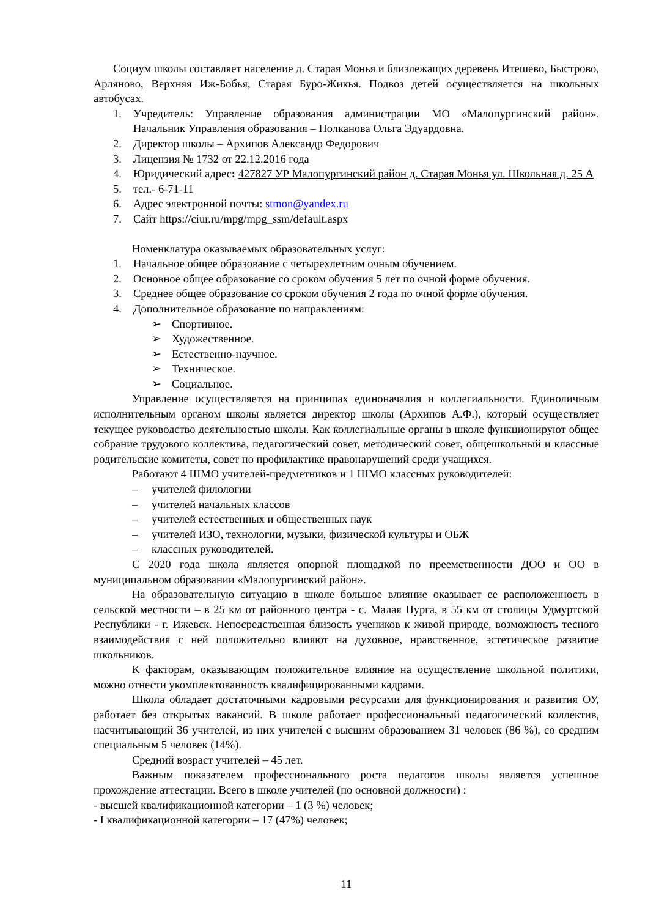Социум школы составляет население д. Старая Монья и близлежащих деревень Итешево, Быстрово, Арляново, Верхняя Иж-Бобья, Старая Буро-Жикья. Подвоз детей осуществляется на школьных автобусах.
1. Учредитель: Управление образования администрации МО «Малопургинский район». Начальник Управления образования – Полканова Ольга Эдуардовна.
2. Директор школы – Архипов Александр Федорович
3. Лицензия № 1732 от 22.12.2016 года
4. Юридический адрес: 427827 УР Малопургинский район д. Старая Монья ул. Школьная д. 25 А
5. тел.- 6-71-11
6. Адрес электронной почты: stmon@yandex.ru
7. Сайт https://ciur.ru/mpg/mpg_ssm/default.aspx
Номенклатура оказываемых образовательных услуг:
1. Начальное общее образование с четырехлетним очным обучением.
2. Основное общее образование со сроком обучения 5 лет по очной форме обучения.
3. Среднее общее образование со сроком обучения 2 года по очной форме обучения.
4. Дополнительное образование по направлениям:
➢ Спортивное.
➢ Художественное.
➢ Естественно-научное.
➢ Техническое.
➢ Социальное.
Управление осуществляется на принципах единоначалия и коллегиальности. Единоличным исполнительным органом школы является директор школы (Архипов А.Ф.), который осуществляет текущее руководство деятельностью школы. Как коллегиальные органы в школе функционируют общее собрание трудового коллектива, педагогический совет, методический совет, общешкольный и классные родительские комитеты, совет по профилактике правонарушений среди учащихся.
Работают 4 ШМО учителей-предметников и 1 ШМО классных руководителей:
– учителей филологии
– учителей начальных классов
– учителей естественных и общественных наук
– учителей ИЗО, технологии, музыки, физической культуры и ОБЖ
– классных руководителей.
С 2020 года школа является опорной площадкой по преемственности ДОО и ОО в муниципальном образовании «Малопургинский район».
На образовательную ситуацию в школе большое влияние оказывает ее расположенность в сельской местности – в 25 км от районного центра - с. Малая Пурга, в 55 км от столицы Удмуртской Республики - г. Ижевск. Непосредственная близость учеников к живой природе, возможность тесного взаимодействия с ней положительно влияют на духовное, нравственное, эстетическое развитие школьников.
К факторам, оказывающим положительное влияние на осуществление школьной политики, можно отнести укомплектованность квалифицированными кадрами.
Школа обладает достаточными кадровыми ресурсами для функционирования и развития ОУ, работает без открытых вакансий. В школе работает профессиональный педагогический коллектив, насчитывающий 36 учителей, из них учителей с высшим образованием 31 человек (86 %), со средним специальным 5 человек (14%).
Средний возраст учителей – 45 лет.
Важным показателем профессионального роста педагогов школы является успешное прохождение аттестации. Всего в школе учителей (по основной должности) :
- высшей квалификационной категории – 1 (3 %) человек;
- I квалификационной категории – 17 (47%) человек;
11